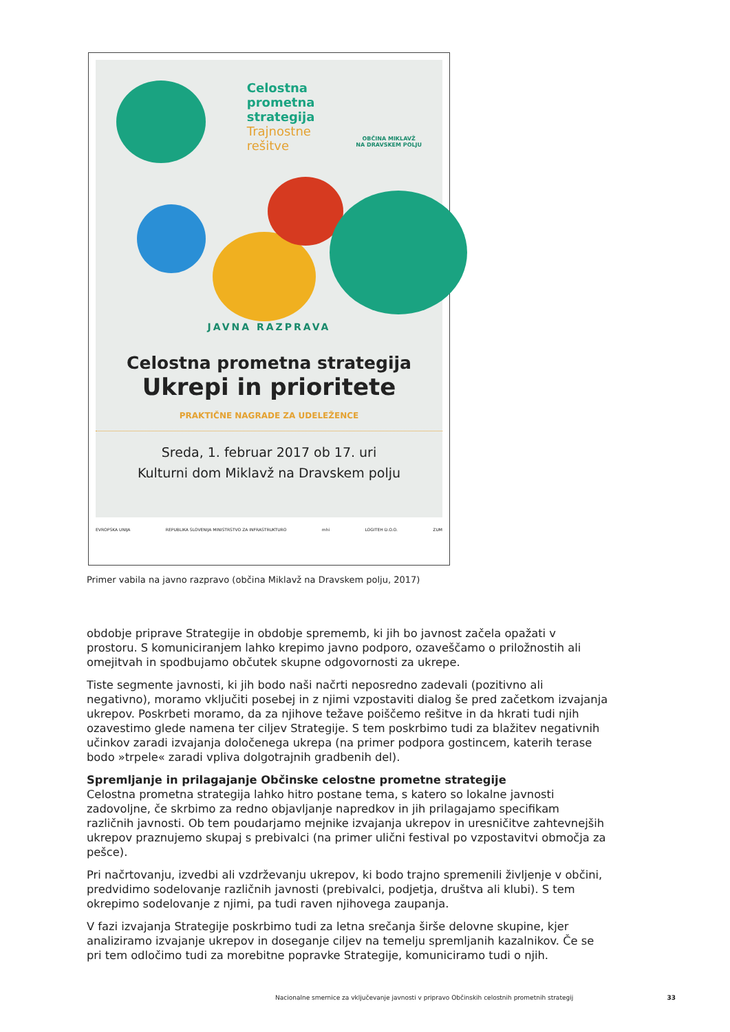Celostna
prometna
strategija
Trajnostne
rešitve
OBČINA MIKLAVŽ
NA DRAVSKEM POLJU
JAVNA RAZPRAVA
Celostna prometna strategija
Ukrepi in prioritete
PRAKTIČNE NAGRADE ZA UDELEŽENCE
Sreda, 1. februar 2017 ob 17. uri
Kulturni dom Miklavž na Dravskem polju
EVROPSKA UNIJA REPUBLIKA SLOVENIJA MINISTRSTVO ZA INFRASTRUKTURO mhi LOGITEH D.O.O. ZUM
Primer vabila na javno razpravo (občina Miklavž na Dravskem polju, 2017)
obdobje priprave Strategije in obdobje sprememb, ki jih bo javnost začela opažati v prostoru. S komuniciranjem lahko krepimo javno podporo, ozaveščamo o priložnostih ali omejitvah in spodbujamo občutek skupne odgovornosti za ukrepe.
Tiste segmente javnosti, ki jih bodo naši načrti neposredno zadevali (pozitivno ali negativno), moramo vključiti posebej in z njimi vzpostaviti dialog še pred začetkom izvajanja ukrepov. Poskrbeti moramo, da za njihove težave poiščemo rešitve in da hkrati tudi njih ozavestimo glede namena ter ciljev Strategije. S tem poskrbimo tudi za blažitev negativnih učinkov zaradi izvajanja določenega ukrepa (na primer podpora gostincem, katerih terase bodo »trpele« zaradi vpliva dolgotrajnih gradbenih del).
Spremljanje in prilagajanje Občinske celostne prometne strategije
Celostna prometna strategija lahko hitro postane tema, s katero so lokalne javnosti zadovoljne, če skrbimo za redno objavljanje napredkov in jih prilagajamo specifikam različnih javnosti. Ob tem poudarjamo mejnike izvajanja ukrepov in uresničitve zahtevnejših ukrepov praznujemo skupaj s prebivalci (na primer ulični festival po vzpostavitvi območja za pešce).
Pri načrtovanju, izvedbi ali vzdrževanju ukrepov, ki bodo trajno spremenili življenje v občini, predvidimo sodelovanje različnih javnosti (prebivalci, podjetja, društva ali klubi). S tem okrepimo sodelovanje z njimi, pa tudi raven njihovega zaupanja.
V fazi izvajanja Strategije poskrbimo tudi za letna srečanja širše delovne skupine, kjer analiziramo izvajanje ukrepov in doseganje ciljev na temelju spremljanih kazalnikov. Če se pri tem odločimo tudi za morebitne popravke Strategije, komuniciramo tudi o njih.
Nacionalne smernice za vključevanje javnosti v pripravo Občinskih celostnih prometnih strategij 33